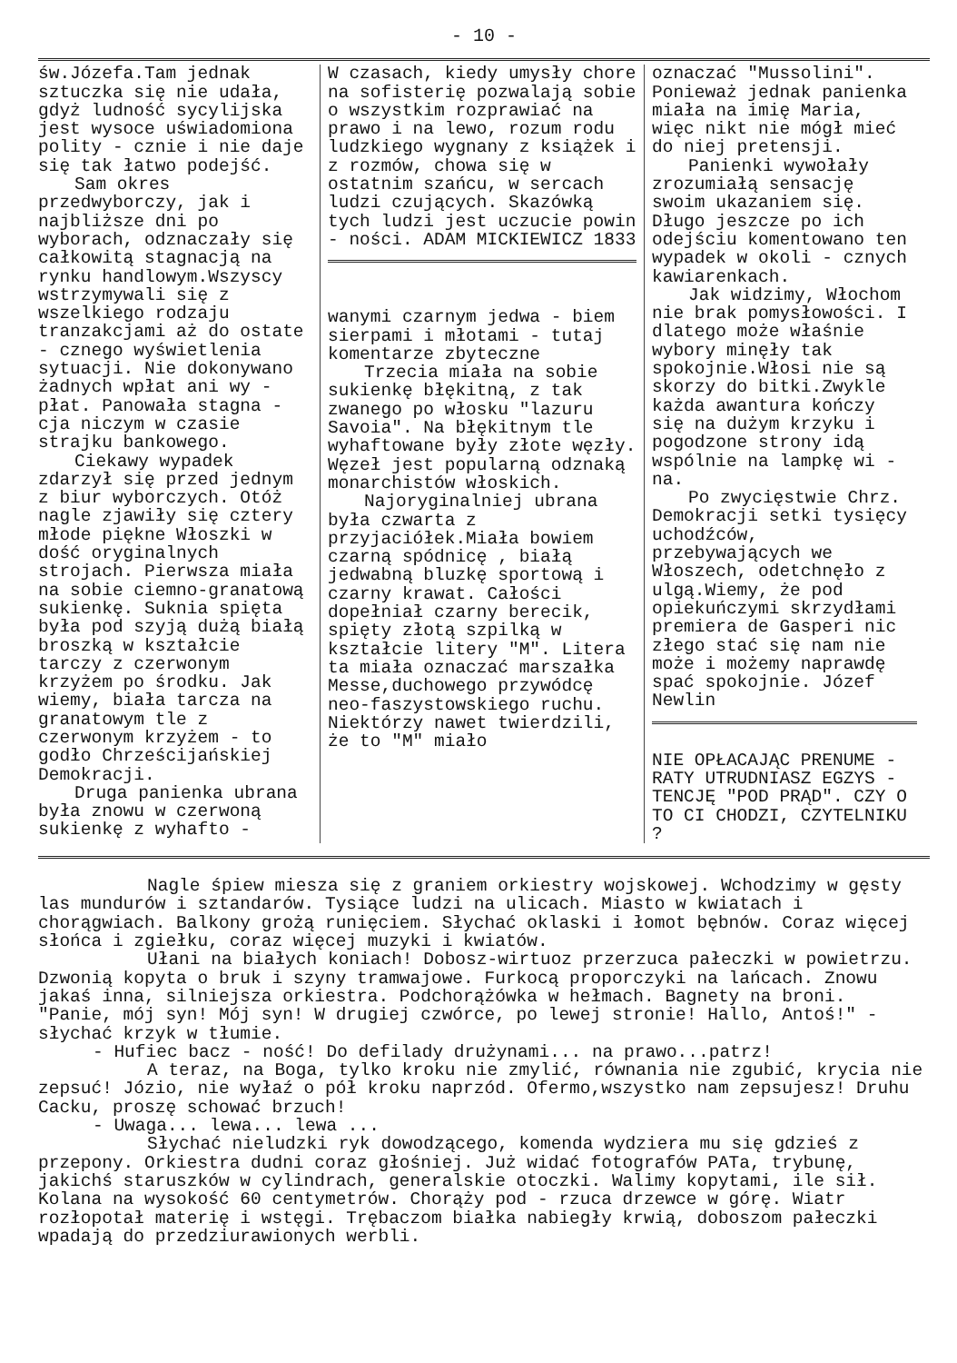- 10 -
św.Józefa.Tam jednak sztuczka się nie udała, gdyż ludność sycylijska jest wysoce uświadomiona polity - cznie i nie daje się tak łatwo podejść.
Sam okres przedwyborczy, jak i najbliższe dni po wyborach, odznaczały się całkowitą stagnacją na rynku handlowym.Wszyscy wstrzymywali się z wszelkiego rodzaju tranzakcjami aż do ostate - cznego wyświetlenia sytuacji. Nie dokonywano żadnych wpłat ani wy - płat. Panowała stagna - cja niczym w czasie strajku bankowego.
Ciekawy wypadek zdarzył się przed jednym z biur wyborczych. Otóż nagle zjawiły się cztery młode piękne Włoszki w dość oryginalnych strojach. Pierwsza miała na sobie ciemno-granatową sukienkę. Suknia spięta była pod szyją dużą białą broszką w kształcie tarczy z czerwonym krzyżem po środku. Jak wiemy, biała tarcza na granatowym tle z czerwonym krzyżem - to godło Chrześcijańskiej Demokracji.
Druga panienka ubrana była znowu w czerwoną sukienkę z wyhafto -
W czasach, kiedy umysły chore na sofisterię pozwalają sobie o wszystkim rozprawiać na prawo i na lewo, rozum rodu ludzkiego wygnany z książek i z rozmów, chowa się w ostatnim szańcu, w sercach ludzi czujących. Skazówką tych ludzi jest uczucie powin - ności. ADAM MICKIEWICZ 1833
wanymi czarnym jedwa - biem sierpami i młotami - tutaj komentarze zbyteczne
Trzecia miała na sobie sukienkę błękitną, z tak zwanego po włosku "lazuru Savoia". Na błękitnym tle wyhaftowane były złote węzły. Węzeł jest popularną odznaką monarchistów włoskich.
Najoryginalniej ubrana była czwarta z przyjaciółek.Miała bowiem czarną spódnicę , białą jedwabną bluzkę sportową i czarny krawat. Całości dopełniał czarny berecik, spięty złotą szpilką w kształcie litery "M". Litera ta miała oznaczać marszałka Messe,duchowego przywódcę neo-faszystowskiego ruchu. Niektórzy nawet twierdzili, że to "M" miało
oznaczać "Mussolini". Ponieważ jednak panienka miała na imię Maria, więc nikt nie mógł mieć do niej pretensji.
Panienki wywołały zrozumiałą sensację swoim ukazaniem się. Długo jeszcze po ich odejściu komentowano ten wypadek w okoli - cznych kawiarenkach.
Jak widzimy, Włochom nie brak pomysłowości. I dlatego może właśnie wybory minęły tak spokojnie.Włosi nie są skorzy do bitki.Zwykle każda awantura kończy się na dużym krzyku i pogodzone strony idą wspólnie na lampkę wi - na.
Po zwycięstwie Chrz. Demokracji setki tysięcy uchodźców, przebywających we Włoszech, odetchnęło z ulgą.Wiemy, że pod opiekuńczymi skrzydłami premiera de Gasperi nic złego stać się nam nie może i możemy naprawdę spać spokojnie. Józef Newlin
NIE OPŁACAJĄC PRENUME - RATY UTRUDNIASZ EGZYS - TENCJĘ "POD PRĄD". CZY O TO CI CHODZI, CZYTELNIKU ?
Nagle śpiew miesza się z graniem orkiestry wojskowej. Wchodzimy w gęsty las mundurów i sztandarów. Tysiące ludzi na ulicach. Miasto w kwiatach i chorągwiach. Balkony grożą runięciem. Słychać oklaski i łomot bębnów. Coraz więcej słońca i zgiełku, coraz więcej muzyki i kwiatów.
Ułani na białych koniach! Dobosz-wirtuoz przerzuca pałeczki w powietrzu. Dzwonią kopyta o bruk i szyny tramwajowe. Furkocą proporczyki na lańcach. Znowu jakaś inna, silniejsza orkiestra. Podchorążówka w hełmach. Bagnety na broni. "Panie, mój syn! Mój syn! W drugiej czwórce, po lewej stronie! Hallo, Antoś!" - słychać krzyk w tłumie.
- Hufiec bacz - ność! Do defilady drużynami... na prawo...patrz!
A teraz, na Boga, tylko kroku nie zmylić, równania nie zgubić, krycia nie zepsuć! Józio, nie wyłaź o pół kroku naprzód. Ofermo,wszystko nam zepsujesz! Druhu Cacku, proszę schować brzuch!
- Uwaga... lewa... lewa ...
Słychać nieludzki ryk dowodzącego, komenda wydziera mu się gdzieś z przepony. Orkiestra dudni coraz głośniej. Już widać fotografów PATa, trybunę, jakichś staruszków w cylindrach, generalskie otoczki. Walimy kopytami, ile sił. Kolana na wysokość 60 centymetrów. Chorąży pod - rzuca drzewce w górę. Wiatr rozłopotał materię i wstęgi. Trębaczom białka nabiegły krwią, doboszom pałeczki wpadają do przedziurawionych werbli.